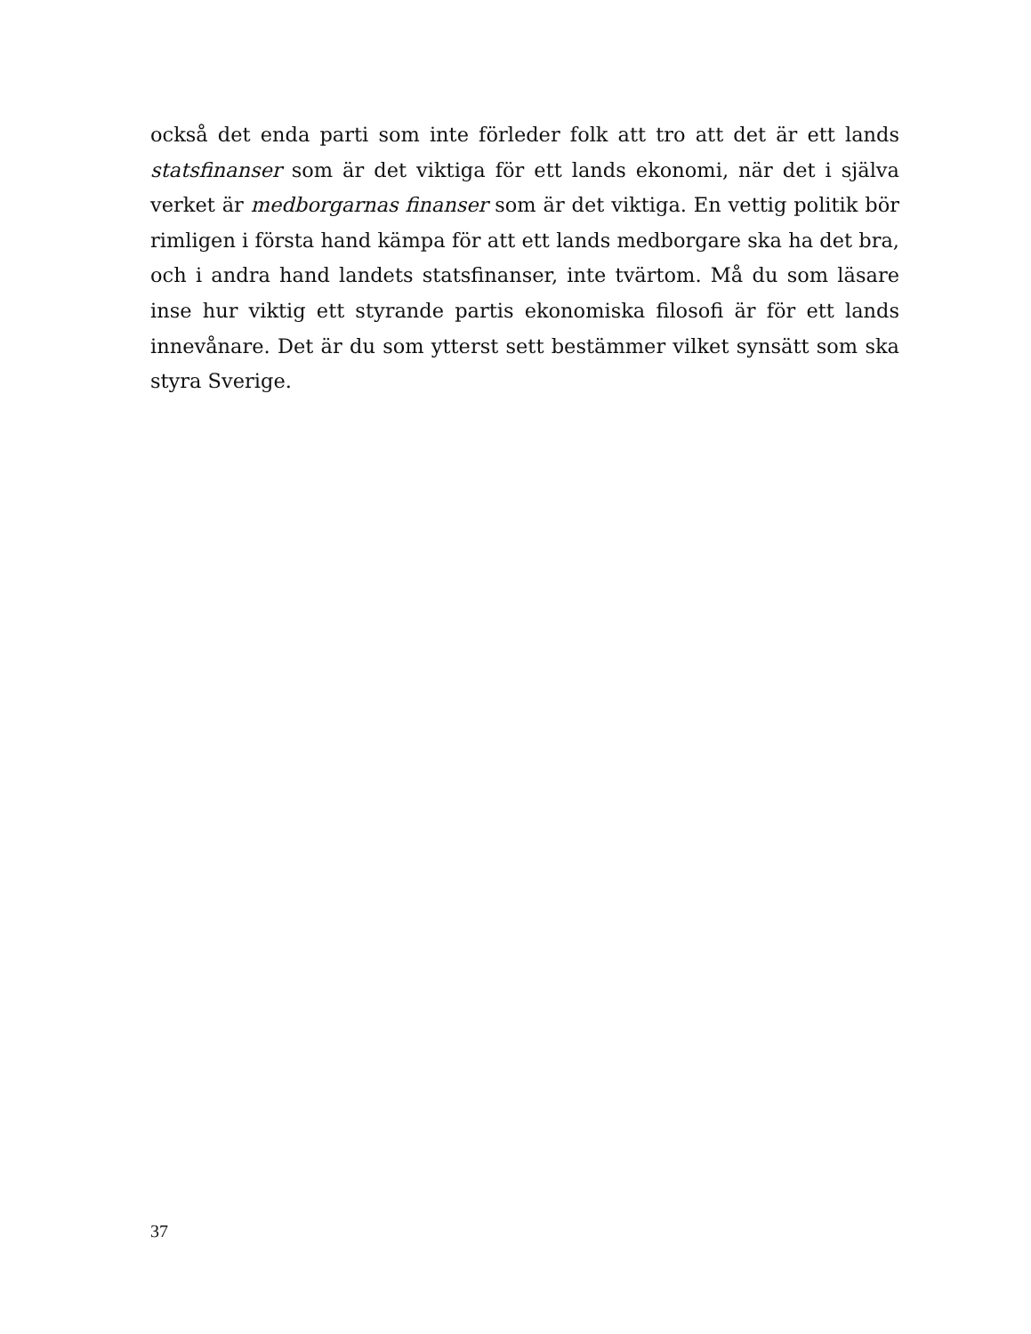också det enda parti som inte förleder folk att tro att det är ett lands statsfinanser som är det viktiga för ett lands ekonomi, när det i själva verket är medborgarnas finanser som är det viktiga. En vettig politik bör rimligen i första hand kämpa för att ett lands medborgare ska ha det bra, och i andra hand landets statsfinanser, inte tvärtom. Må du som läsare inse hur viktig ett styrande partis ekonomiska filosofi är för ett lands innevånare. Det är du som ytterst sett bestämmer vilket synsätt som ska styra Sverige.
37